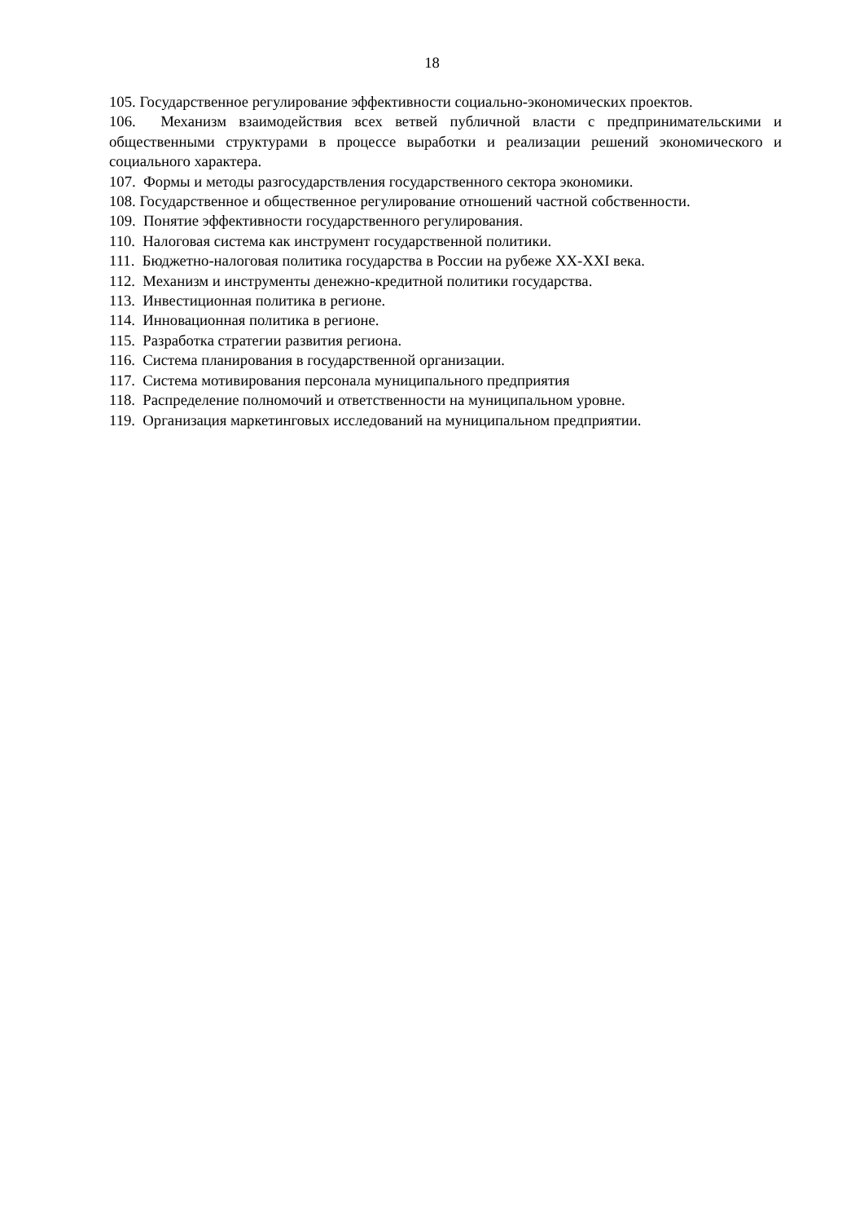18
105. Государственное регулирование эффективности социально-экономических проектов.
106. Механизм взаимодействия всех ветвей публичной власти с предпринимательскими и общественными структурами в процессе выработки и реализации решений экономического и социального характера.
107. Формы и методы разгосударствления государственного сектора экономики.
108. Государственное и общественное регулирование отношений частной собственности.
109. Понятие эффективности государственного регулирования.
110. Налоговая система как инструмент государственной политики.
111. Бюджетно-налоговая политика государства в России на рубеже XX-XXI века.
112. Механизм и инструменты денежно-кредитной политики государства.
113. Инвестиционная политика в регионе.
114. Инновационная политика в регионе.
115. Разработка стратегии развития региона.
116. Система планирования в государственной организации.
117. Система мотивирования персонала муниципального предприятия
118. Распределение полномочий и ответственности на муниципальном уровне.
119. Организация маркетинговых исследований на муниципальном предприятии.